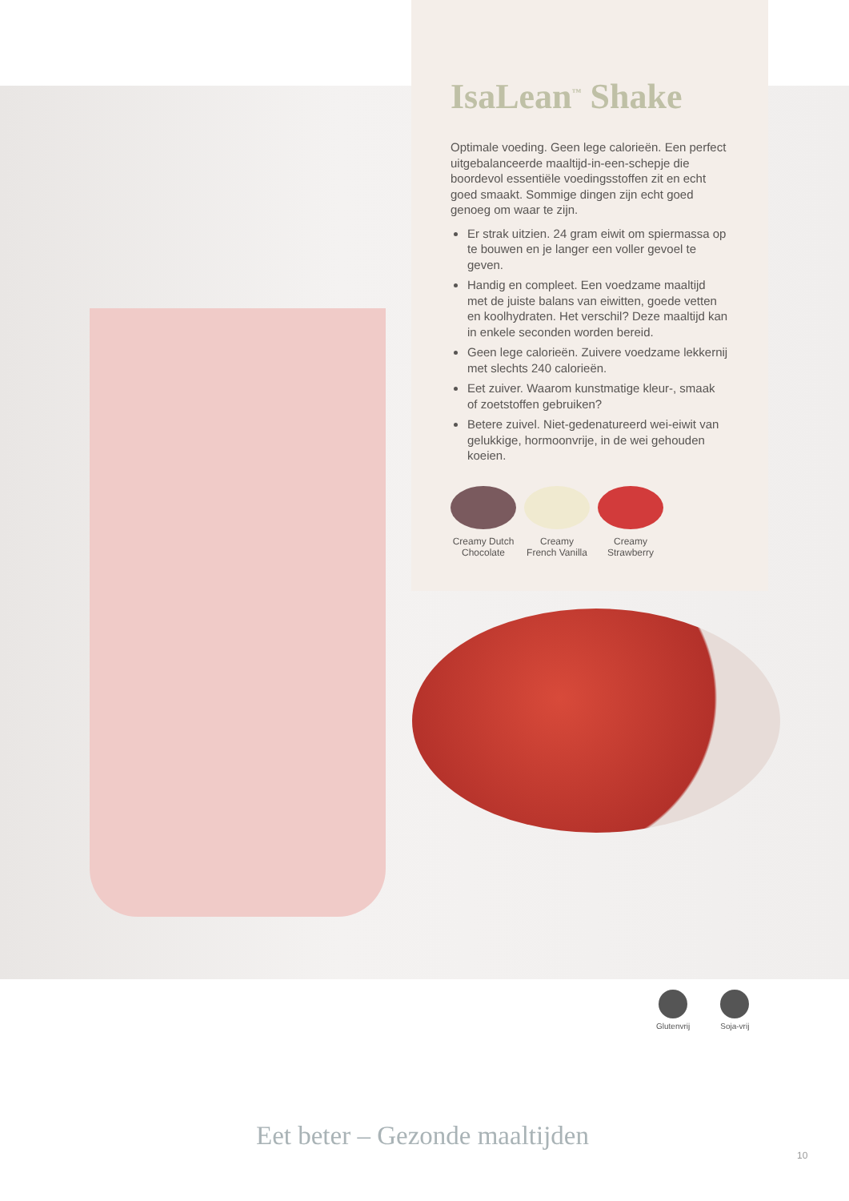IsaLean<sup>™</sup> Shake
Optimale voeding. Geen lege calorieën. Een perfect uitgebalanceerde maaltijd-in-een-schepje die boordevol essentiële voedingsstoffen zit en echt goed smaakt. Sommige dingen zijn echt goed genoeg om waar te zijn.
Er strak uitzien. 24 gram eiwit om spiermassa op te bouwen en je langer een voller gevoel te geven.
Handig en compleet. Een voedzame maaltijd met de juiste balans van eiwitten, goede vetten en koolhydraten. Het verschil? Deze maaltijd kan in enkele seconden worden bereid.
Geen lege calorieën. Zuivere voedzame lekkernij met slechts 240 calorieën.
Eet zuiver. Waarom kunstmatige kleur-, smaak of zoetstoffen gebruiken?
Betere zuivel. Niet-gedenatureerd wei-eiwit van gelukkige, hormoonvrije, in de wei gehouden koeien.
Creamy Dutch Chocolate
Creamy French Vanilla
Creamy Strawberry
Glutenvrij Soja-vrij
Eet beter – Gezonde maaltijden
10